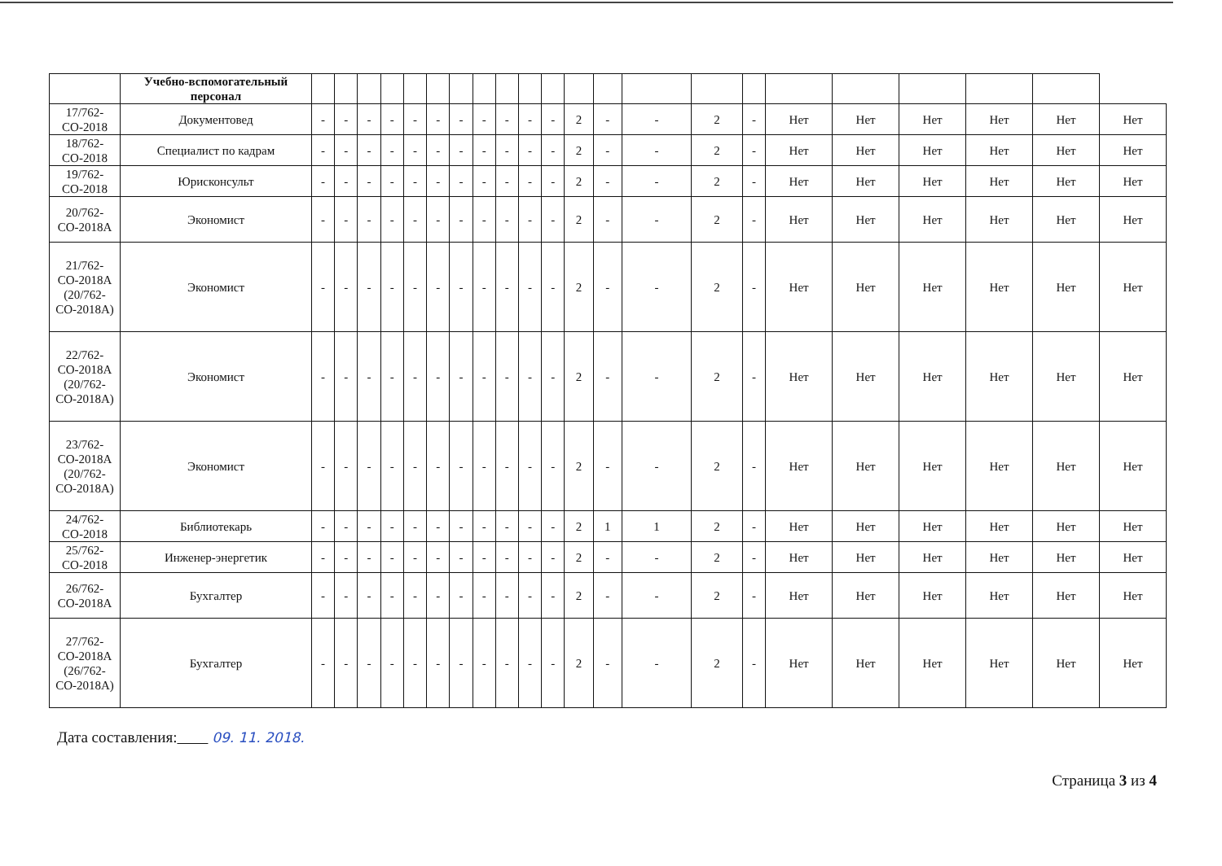| | Учебно-вспомогательный персонал | | | | | | | | | | | | | | | | | | | | | | |
| --- | --- | --- | --- | --- | --- | --- | --- | --- | --- | --- | --- | --- | --- | --- | --- | --- | --- | --- | --- | --- | --- | --- | --- |
| 17/762-СО-2018 | Документовед | - | - | - | - | - | - | - | - | - | - | - | 2 | - | - | 2 | - | Нет | Нет | Нет | Нет | Нет | Нет |
| 18/762-СО-2018 | Специалист по кадрам | - | - | - | - | - | - | - | - | - | - | - | 2 | - | - | 2 | - | Нет | Нет | Нет | Нет | Нет | Нет |
| 19/762-СО-2018 | Юрисконсульт | - | - | - | - | - | - | - | - | - | - | - | 2 | - | - | 2 | - | Нет | Нет | Нет | Нет | Нет | Нет |
| 20/762-СО-2018А | Экономист | - | - | - | - | - | - | - | - | - | - | - | 2 | - | - | 2 | - | Нет | Нет | Нет | Нет | Нет | Нет |
| 21/762-СО-2018А (20/762-СО-2018А) | Экономист | - | - | - | - | - | - | - | - | - | - | - | 2 | - | - | 2 | - | Нет | Нет | Нет | Нет | Нет | Нет |
| 22/762-СО-2018А (20/762-СО-2018А) | Экономист | - | - | - | - | - | - | - | - | - | - | - | 2 | - | - | 2 | - | Нет | Нет | Нет | Нет | Нет | Нет |
| 23/762-СО-2018А (20/762-СО-2018А) | Экономист | - | - | - | - | - | - | - | - | - | - | - | 2 | - | - | 2 | - | Нет | Нет | Нет | Нет | Нет | Нет |
| 24/762-СО-2018 | Библиотекарь | - | - | - | - | - | - | - | - | - | - | - | 2 | 1 | 1 | 2 | - | Нет | Нет | Нет | Нет | Нет | Нет |
| 25/762-СО-2018 | Инженер-энергетик | - | - | - | - | - | - | - | - | - | - | - | 2 | - | - | 2 | - | Нет | Нет | Нет | Нет | Нет | Нет |
| 26/762-СО-2018А | Бухгалтер | - | - | - | - | - | - | - | - | - | - | - | 2 | - | - | 2 | - | Нет | Нет | Нет | Нет | Нет | Нет |
| 27/762-СО-2018А (26/762-СО-2018А) | Бухгалтер | - | - | - | - | - | - | - | - | - | - | - | 2 | - | - | 2 | - | Нет | Нет | Нет | Нет | Нет | Нет |
Дата составления: 09. 11. 2018.
Страница 3 из 4